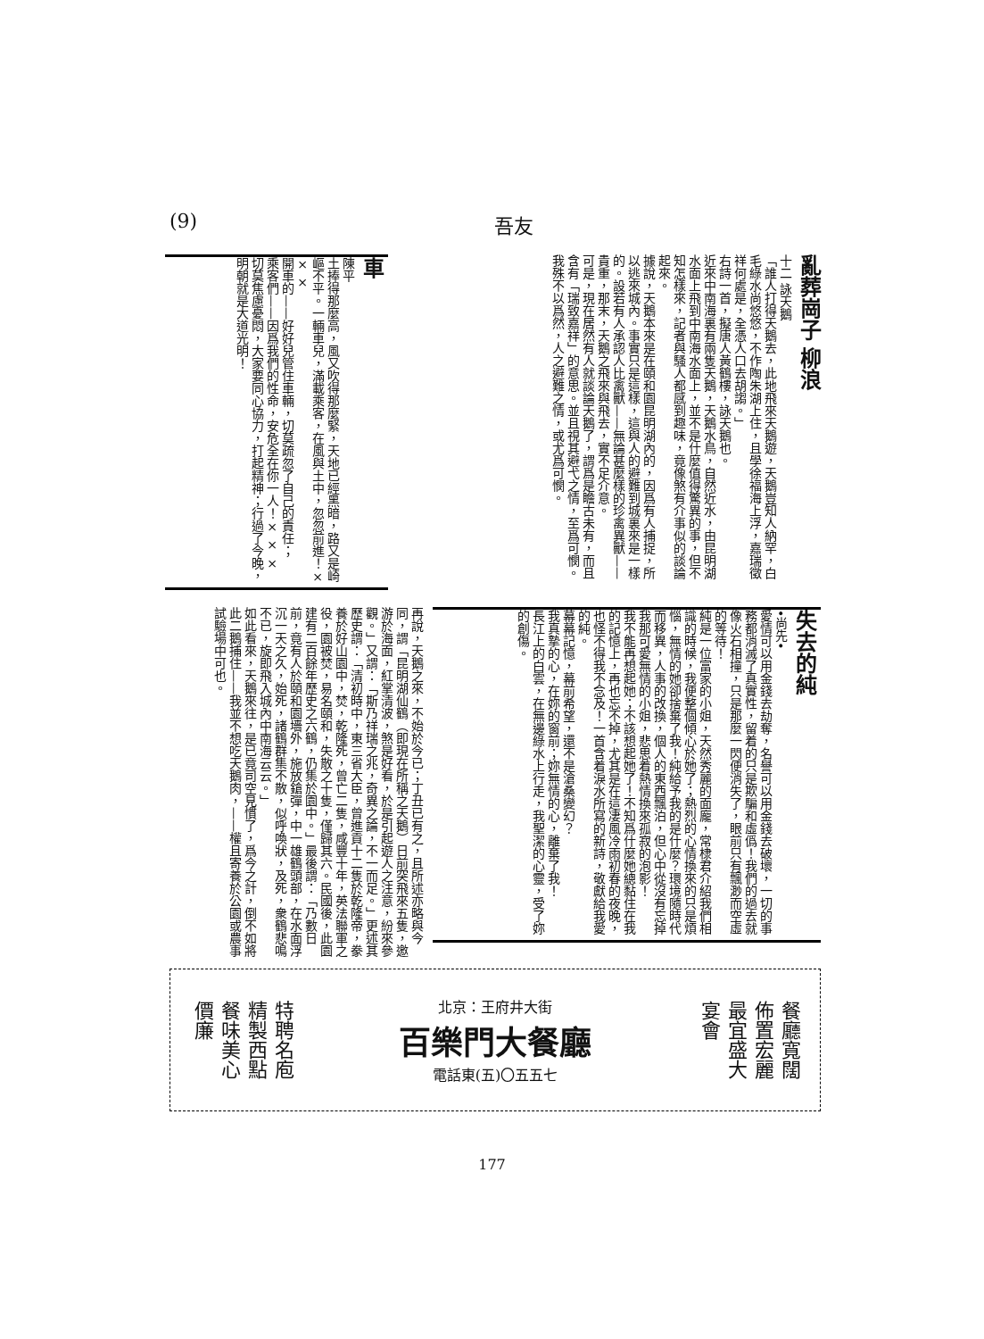(9) 吾友
亂葬崗子 柳浪
十二 詠天鵝
「誰人打得天鵝去，此地飛來天鵝遊，天鵝豈知人納罕，白毛綠水尚悠悠，不作陶朱湖上住，且學徐福海上浮，嘉瑞徵祥何處是，全憑人口去胡謅。」
右詩一首，擬唐人黃鶴樓，詠天鵝也。
近來中南海裏有兩隻天鵝，天鵝水鳥，自然近水，由昆明湖水面上飛到中南海水面上，並不是什麼值得驚異的事，但不知怎樣來，記者與騷人都感到趣味，竟像煞有介事似的談論起來。
據說，天鵝本來是在頤和園昆明湖內的，因爲有人捕捉，所以逃來城內。事實只是這樣，這與人的避難到城裏來是一樣的。設若有人承認人比禽獸——無論甚麼樣的珍禽異獸——貴重，那末，天鵝之飛來與飛去，實不足介意。
可是，現在居然有人就談論天鵝了，謂爲是瞻古未有，而且含有「瑞致嘉祥」的意思。並且視其避弋之情，至爲可憫。我殊不以爲然，人之避難之情，或尤爲可憫。
車
陳平
土捧得那麼高，風又吹得那麼緊，天地已經黑暗，路又是崎嶇不平。一輛車兒，滿載乘客，在風與土中，忽忽前進！× × ×
開車的——好好兒管住車輛，切莫疏忽了自己的責任；
乘客們——因爲我們的性命，安危全在你一人！× × ×
切莫焦慮憂悶，大家要同心協力，打起精神；行過了今晚，明朝就是大道光明！
再說，天鵝之來，不始於今已；丁丑已有之，且所述亦略與今同，謂「昆明湖仙鶴（即現在所稱之天鵝）日前突飛來五隻，邀游於海面，紅掌清波，煞是好看，於是引起遊人之注意，紛來參觀。」又謂：「斯乃祥瑞之兆，奇異之論，不一而足。」更述其歷史謂：「清初時中，東三省大臣，曾進貢十二隻於乾隆帝，豢養於好山園中，焚，乾隆死，曾亡二隻，咸豐十年，英法聯軍之役，園被焚，易名頤和，失散之十隻，僅歸其六。民國後，此園建有二百餘年歷史之六鶴，仍集於園中。」最後謂：「乃數日前，竟有人於頤和園墻外，施放鎗彈，中一雄鶴頭部，在水面浮沉一天之久，始死，諸鶴群集不散，似呼喚狀，及死，衆鶴悲鳴不已，旋即飛入城內中南海云云。」
如此看來，天鵝來往，是已竟司空見慣了，爲今之計，倒不如將此二鵝捕住——我並不想吃天鵝肉，——權且寄養於公園或農事試驗場中可也。
失去的純
•尚先•
愛情可以用金錢去劫奪，名譽可以用金錢去破壞，一切的事務都消滅了真實性，留着的只是欺騙和虛僞！我們的過去就像火石相撞，只是那麼一閃便消失了，眼前只有飄渺而空虛的等待！
純是一位富家的小姐，天然秀麗的面龐，常棣君介紹我們相識的時候，我便整個傾心於她了；熱烈的心情換來的只是煩惱，無情的她卻捨棄了我！純給予我的是什麼？環境隨時代而移異，人事的改換，個人的東西飄泊，但心中從沒有忘掉我那可愛無情的小姐，悲思着熱情換來孤寂的泡影！
我不能再想起她；不該想起她了！不知爲什麼她總黏住在我的記憶上，再也忘不掉，尤其是在這凄風冷雨初春的夜晚，也怪不得我不念及！一首含着淚水所寫的新詩，敬獻給我愛的純。
幕幕記憶，幕前希望，還不是滄桑變幻？
我真摯的心，在妳的窗前；妳無情的心，離棄了我！
長江上的白雲，在無邊綠水上行走，我聖潔的心靈，受了妳的創傷。
特聘名庖
精製西點
餐味美心
價廉
北京：王府井大街
百樂門大餐廳
電話東(五)〇五五七
餐廳寬闊
佈置宏麗
最宜盛大
宴會
177